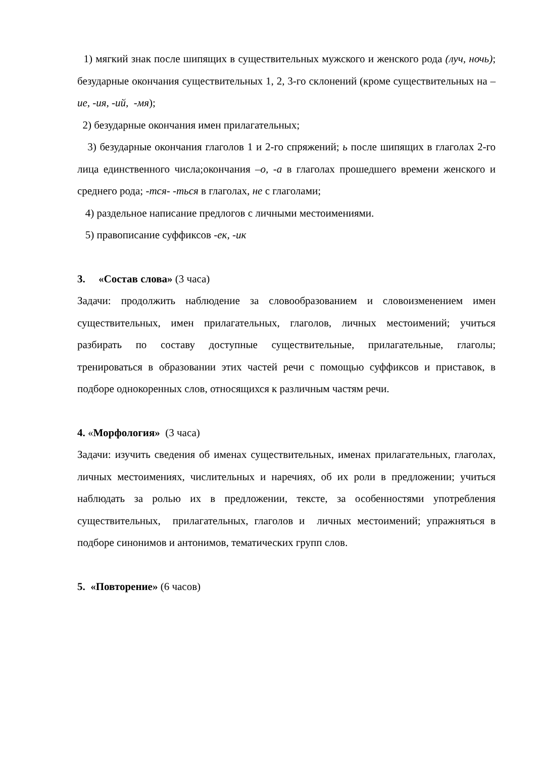1) мягкий знак после шипящих в существительных мужского и женского рода (луч, ночь); безударные окончания существительных 1, 2, 3-го склонений (кроме существительных на –ие, -ия, -ий, -мя);
2) безударные окончания имен прилагательных;
3) безударные окончания глаголов 1 и 2-го спряжений; ь после шипящих в глаголах 2-го лица единственного числа;окончания –о, -а в глаголах прошедшего времени женского и среднего рода; -тся- -ться в глаголах, не с глаголами;
4) раздельное написание предлогов с личными местоимениями.
5) правописание суффиксов -ек, -ик
3. «Состав слова» (3 часа)
Задачи: продолжить наблюдение за словообразованием и словоизменением имен существительных, имен прилагательных, глаголов, личных местоимений; учиться разбирать по составу доступные существительные, прилагательные, глаголы; тренироваться в образовании этих частей речи с помощью суффиксов и приставок, в подборе однокоренных слов, относящихся к различным частям речи.
4. «Морфология» (3 часа)
Задачи: изучить сведения об именах существительных, именах прилагательных, глаголах, личных местоимениях, числительных и наречиях, об их роли в предложении; учиться наблюдать за ролью их в предложении, тексте, за особенностями употребления существительных, прилагательных, глаголов и личных местоимений; упражняться в подборе синонимов и антонимов, тематических групп слов.
5. «Повторение» (6 часов)